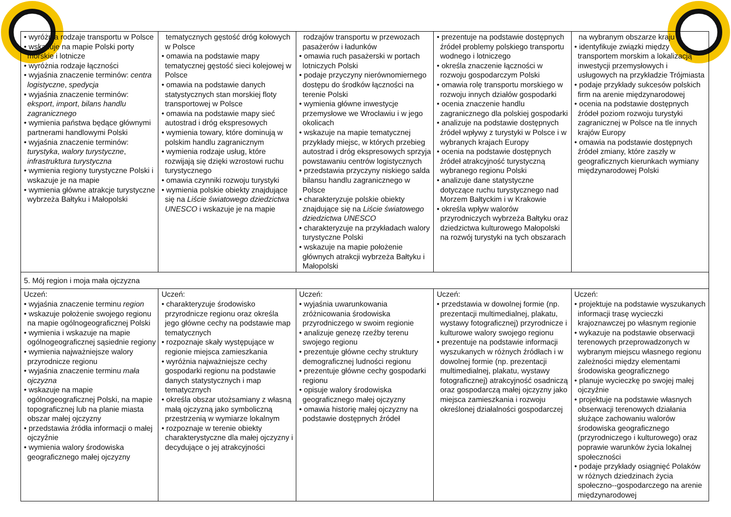| • wyróżnia rodzaje transportu w Polsce • wskazuje na mapie Polski porty morskie i lotnicze • wyróżnia rodzaje łączności • wyjaśnia znaczenie terminów: centra logistyczne , spedycja • wyjaśnia znaczenie terminów: eksport , import , bilans handlu zagranicznego • wymienia państwa będące głównymi partnerami handlowymi Polski • wyjaśnia znaczenie terminów: turystyka , walory turystyczne , infrastruktura turystyczna • wymienia regiony turystyczne Polski i wskazuje je na mapie • wymienia główne atrakcje turystyczne wybrzeża Bałtyku i Małopolski | tematycznych gęstość dróg kołowych w Polsce • omawia na podstawie mapy tematycznej gęstość sieci kolejowej w Polsce • omawia na podstawie danych statystycznych stan morskiej floty transportowej w Polsce • omawia na podstawie mapy sieć autostrad i dróg ekspresowych • wymienia towary, które dominują w polskim handlu zagranicznym • wymienia rodzaje usług, które rozwijają się dzięki wzrostowi ruchu turystycznego • omawia czynniki rozwoju turystyki • wymienia polskie obiekty znajdujące się na Liście światowego dziedzictwa UNESCO i wskazuje je na mapie | rodzajów transportu w przewozach pasażerów i ładunków • omawia ruch pasażerski w portach lotniczych Polski • podaje przyczyny nierównomiernego dostępu do środków łączności na terenie Polski • wymienia główne inwestycje przemysłowe we Wrocławiu i w jego okolicach • wskazuje na mapie tematycznej przykłady miejsc, w których przebieg autostrad i dróg ekspresowych sprzyja powstawaniu centrów logistycznych • przedstawia przyczyny niskiego salda bilansu handlu zagranicznego w Polsce • charakteryzuje polskie obiekty znajdujące się na Liście światowego dziedzictwa UNESCO • charakteryzuje na przykładach walory turystyczne Polski • wskazuje na mapie położenie głównych atrakcji wybrzeża Bałtyku i Małopolski | • prezentuje na podstawie dostępnych źródeł problemy polskiego transportu wodnego i lotniczego • określa znaczenie łączności w rozwoju gospodarczym Polski • omawia rolę transportu morskiego w rozwoju innych działów gospodarki • ocenia znaczenie handlu zagranicznego dla polskiej gospodarki • analizuje na podstawie dostępnych źródeł wpływy z turystyki w Polsce i w wybranych krajach Europy • ocenia na podstawie dostępnych źródeł atrakcyjność turystyczną wybranego regionu Polski • analizuje dane statystyczne dotyczące ruchu turystycznego nad Morzem Bałtyckim i w Krakowie • określa wpływ walorów przyrodniczych wybrzeża Bałtyku oraz dziedzictwa kulturowego Małopolski na rozwój turystyki na tych obszarach | na wybranym obszarze kraju • identyfikuje związki między transportem morskim a lokalizacją inwestycji przemysłowych i usługowych na przykładzie Trójmiasta • podaje przykłady sukcesów polskich firm na arenie międzynarodowej • ocenia na podstawie dostępnych źródeł poziom rozwoju turystyki zagranicznej w Polsce na tle innych krajów Europy • omawia na podstawie dostępnych źródeł zmiany, które zaszły w geograficznych kierunkach wymiany międzynarodowej Polski |
| 5. Mój region i moja mała ojczyzna | | | | |
| Uczeń: • wyjaśnia znaczenie terminu region • wskazuje położenie swojego regionu na mapie ogólnogeograficznej Polski • wymienia i wskazuje na mapie ogólnogeograficznej sąsiednie regiony • wymienia najważniejsze walory przyrodnicze regionu • wyjaśnia znaczenie terminu mała ojczyzna • wskazuje na mapie ogólnogeograficznej Polski, na mapie topograficznej lub na planie miasta obszar małej ojczyzny • przedstawia źródła informacji o małej ojczyźnie • wymienia walory środowiska geograficznego małej ojczyzny | Uczeń: • charakteryzuje środowisko przyrodnicze regionu oraz określa jego główne cechy na podstawie map tematycznych • rozpoznaje skały występujące w regionie miejsca zamieszkania • wyróżnia najważniejsze cechy gospodarki regionu na podstawie danych statystycznych i map tematycznych • określa obszar utożsamiany z własną małą ojczyzną jako symboliczną przestrzenią w wymiarze lokalnym • rozpoznaje w terenie obiekty charakterystyczne dla małej ojczyzny i decydujące o jej atrakcyjności | Uczeń: • wyjaśnia uwarunkowania zróżnicowania środowiska przyrodniczego w swoim regionie • analizuje genezę rzeźby terenu swojego regionu • prezentuje główne cechy struktury demograficznej ludności regionu • prezentuje główne cechy gospodarki regionu • opisuje walory środowiska geograficznego małej ojczyzny • omawia historię małej ojczyzny na podstawie dostępnych źródeł | Uczeń: • przedstawia w dowolnej formie (np. prezentacji multimedialnej, plakatu, wystawy fotograficznej) przyrodnicze i kulturowe walory swojego regionu • prezentuje na podstawie informacji wyszukanych w różnych źródłach i w dowolnej formie (np. prezentacji multimedialnej, plakatu, wystawy fotograficznej) atrakcyjność osadniczą oraz gospodarczą małej ojczyzny jako miejsca zamieszkania i rozwoju określonej działalności gospodarczej | Uczeń: • projektuje na podstawie wyszukanych informacji trasę wycieczki krajoznawczej po własnym regionie • wykazuje na podstawie obserwacji terenowych przeprowadzonych w wybranym miejscu własnego regionu zależności między elementami środowiska geograficznego • planuje wycieczkę po swojej małej ojczyźnie • projektuje na podstawie własnych obserwacji terenowych działania służące zachowaniu walorów środowiska geograficznego (przyrodniczego i kulturowego) oraz poprawie warunków życia lokalnej społeczności • podaje przykłady osiągnięć Polaków w różnych dziedzinach życia społeczno--gospodarczego na arenie międzynarodowej |